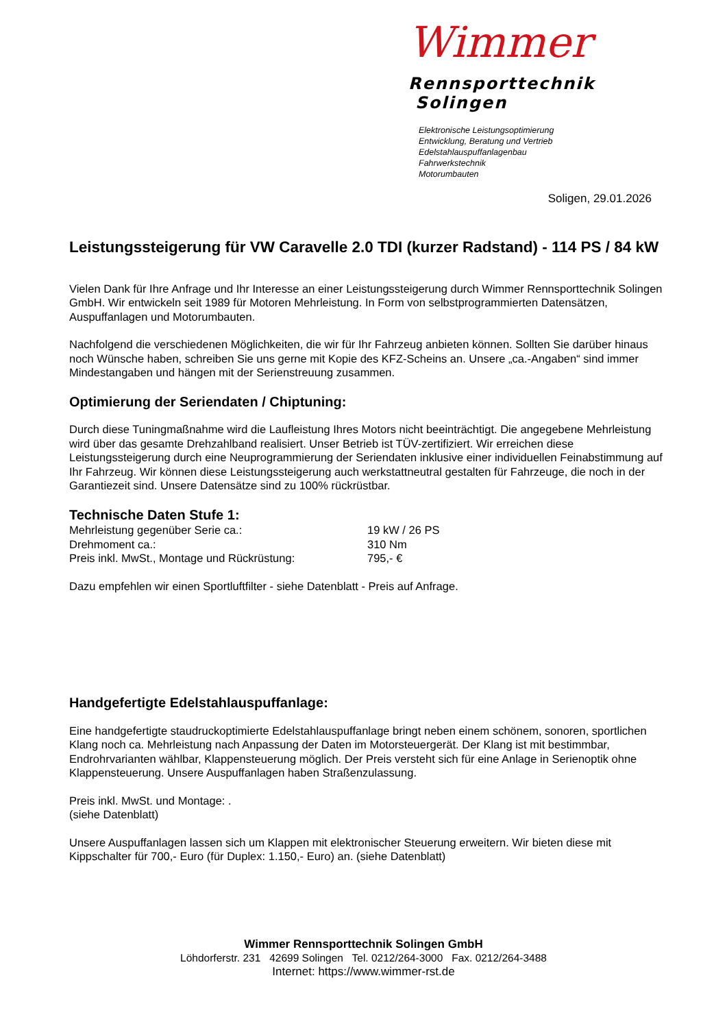Wimmer
Rennsporttechnik
Solingen
Elektronische Leistungsoptimierung
Entwicklung, Beratung und Vertrieb
Edelstahlauspuffanlagenbau
Fahrwerkstechnik
Motorumbauten
Soligen, 29.01.2026
Leistungssteigerung für VW Caravelle 2.0 TDI (kurzer Radstand) - 114 PS / 84 kW
Vielen Dank für Ihre Anfrage und Ihr Interesse an einer Leistungssteigerung durch Wimmer Rennsporttechnik Solingen GmbH. Wir entwickeln seit 1989 für Motoren Mehrleistung. In Form von selbstprogrammierten Datensätzen, Auspuffanlagen und Motorumbauten.
Nachfolgend die verschiedenen Möglichkeiten, die wir für Ihr Fahrzeug anbieten können. Sollten Sie darüber hinaus noch Wünsche haben, schreiben Sie uns gerne mit Kopie des KFZ-Scheins an. Unsere „ca.-Angaben“ sind immer Mindestangaben und hängen mit der Serienstreuung zusammen.
Optimierung der Seriendaten / Chiptuning:
Durch diese Tuningmaßnahme wird die Laufleistung Ihres Motors nicht beeinträchtigt. Die angegebene Mehrleistung wird über das gesamte Drehzahlband realisiert. Unser Betrieb ist TÜV-zertifiziert. Wir erreichen diese Leistungssteigerung durch eine Neuprogrammierung der Seriendaten inklusive einer individuellen Feinabstimmung auf Ihr Fahrzeug. Wir können diese Leistungssteigerung auch werkstattneutral gestalten für Fahrzeuge, die noch in der Garantiezeit sind. Unsere Datensätze sind zu 100% rückrüstbar.
Technische Daten Stufe 1:
| Mehrleistung gegenüber Serie ca.: | 19 kW / 26 PS |
| Drehmoment ca.: | 310 Nm |
| Preis inkl. MwSt., Montage und Rückrüstung: | 795,- € |
Dazu empfehlen wir einen Sportluftfilter - siehe Datenblatt - Preis auf Anfrage.
Handgefertigte Edelstahlauspuffanlage:
Eine handgefertigte staudruckoptimierte Edelstahlauspuffanlage bringt neben einem schönem, sonoren, sportlichen Klang noch ca. Mehrleistung nach Anpassung der Daten im Motorsteuergerät. Der Klang ist mit bestimmbar, Endrohrvarianten wählbar, Klappensteuerung möglich. Der Preis versteht sich für eine Anlage in Serienoptik ohne Klappensteuerung. Unsere Auspuffanlagen haben Straßenzulassung.
Preis inkl. MwSt. und Montage: .
(siehe Datenblatt)
Unsere Auspuffanlagen lassen sich um Klappen mit elektronischer Steuerung erweitern. Wir bieten diese mit Kippschalter für 700,- Euro (für Duplex: 1.150,- Euro) an. (siehe Datenblatt)
Wimmer Rennsporttechnik Solingen GmbH
Löhdorferstr. 231 42699 Solingen Tel. 0212/264-3000 Fax. 0212/264-3488
Internet: https://www.wimmer-rst.de